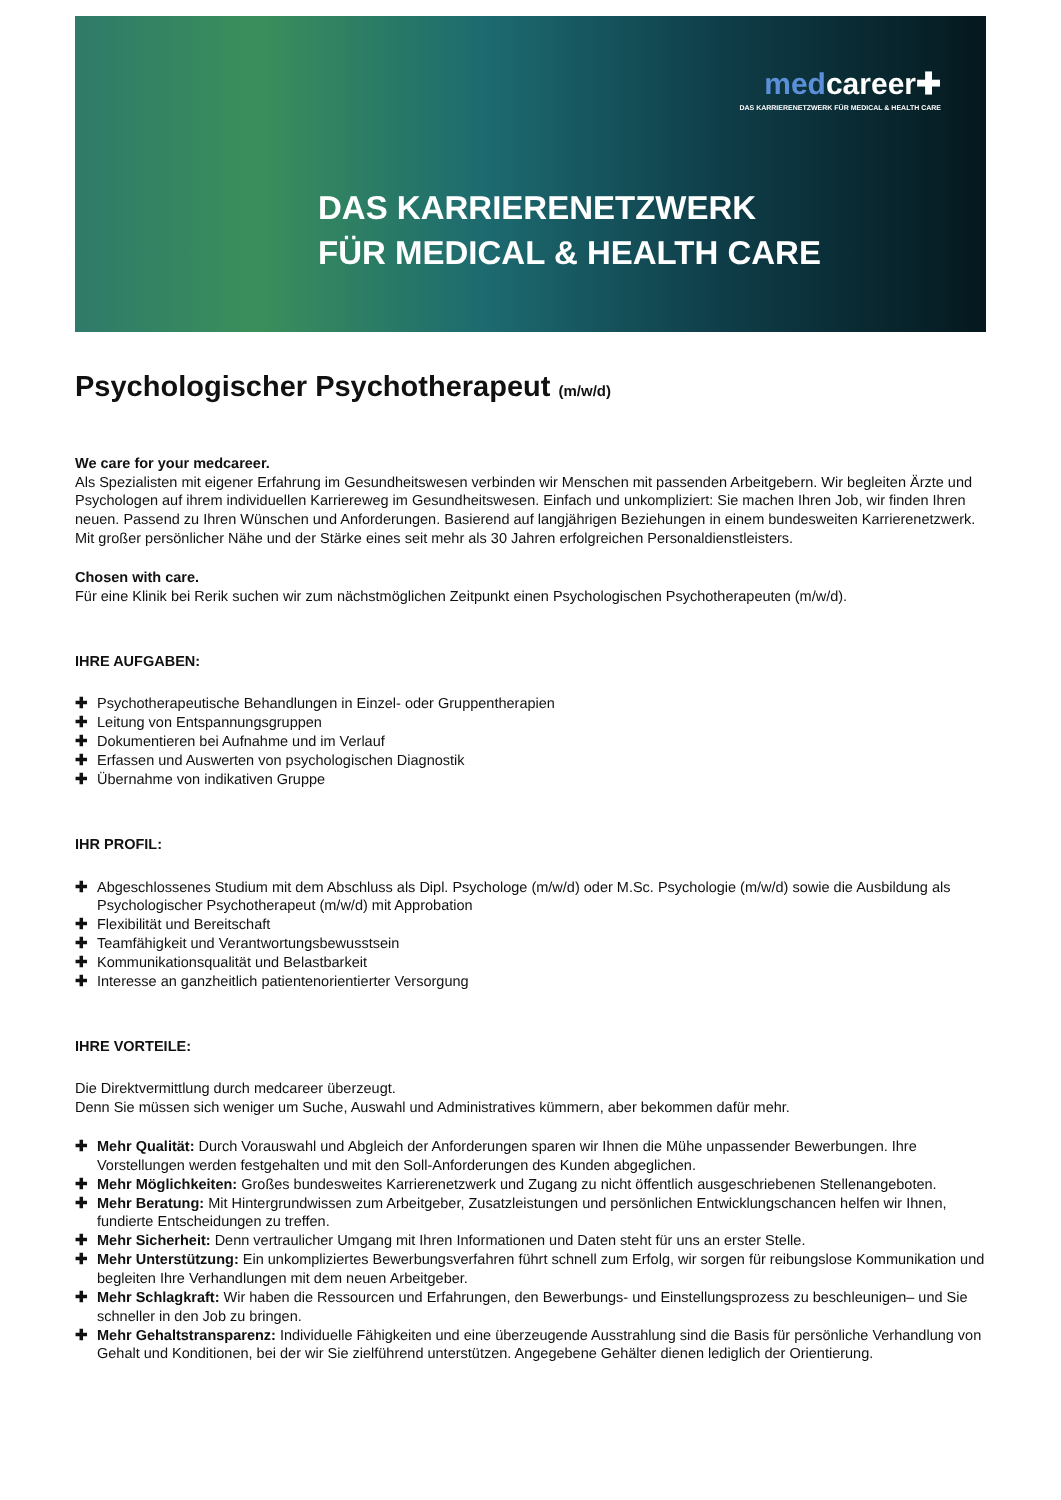medcareer✚
DAS KARRIERENETZWERK FÜR MEDICAL & HEALTH CARE
DAS KARRIERENETZWERK
FÜR MEDICAL & HEALTH CARE
Psychologischer Psychotherapeut (m/w/d)
We care for your medcareer.
Als Spezialisten mit eigener Erfahrung im Gesundheitswesen verbinden wir Menschen mit passenden Arbeitgebern. Wir begleiten Ärzte und Psychologen auf ihrem individuellen Karriereweg im Gesundheitswesen. Einfach und unkompliziert: Sie machen Ihren Job, wir finden Ihren neuen. Passend zu Ihren Wünschen und Anforderungen. Basierend auf langjährigen Beziehungen in einem bundesweiten Karrierenetzwerk. Mit großer persönlicher Nähe und der Stärke eines seit mehr als 30 Jahren erfolgreichen Personaldienstleisters.
Chosen with care.
Für eine Klinik bei Rerik suchen wir zum nächstmöglichen Zeitpunkt einen Psychologischen Psychotherapeuten (m/w/d).
IHRE AUFGABEN:
✚ Psychotherapeutische Behandlungen in Einzel- oder Gruppentherapien
✚ Leitung von Entspannungsgruppen
✚ Dokumentieren bei Aufnahme und im Verlauf
✚ Erfassen und Auswerten von psychologischen Diagnostik
✚ Übernahme von indikativen Gruppe
IHR PROFIL:
✚ Abgeschlossenes Studium mit dem Abschluss als Dipl. Psychologe (m/w/d) oder M.Sc. Psychologie (m/w/d) sowie die Ausbildung als Psychologischer Psychotherapeut (m/w/d) mit Approbation
✚ Flexibilität und Bereitschaft
✚ Teamfähigkeit und Verantwortungsbewusstsein
✚ Kommunikationsqualität und Belastbarkeit
✚ Interesse an ganzheitlich patientenorientierter Versorgung
IHRE VORTEILE:
Die Direktvermittlung durch medcareer überzeugt.
Denn Sie müssen sich weniger um Suche, Auswahl und Administratives kümmern, aber bekommen dafür mehr.
✚ Mehr Qualität: Durch Vorauswahl und Abgleich der Anforderungen sparen wir Ihnen die Mühe unpassender Bewerbungen. Ihre Vorstellungen werden festgehalten und mit den Soll-Anforderungen des Kunden abgeglichen.
✚ Mehr Möglichkeiten: Großes bundesweites Karrierenetzwerk und Zugang zu nicht öffentlich ausgeschriebenen Stellenangeboten.
✚ Mehr Beratung: Mit Hintergrundwissen zum Arbeitgeber, Zusatzleistungen und persönlichen Entwicklungschancen helfen wir Ihnen, fundierte Entscheidungen zu treffen.
✚ Mehr Sicherheit: Denn vertraulicher Umgang mit Ihren Informationen und Daten steht für uns an erster Stelle.
✚ Mehr Unterstützung: Ein unkompliziertes Bewerbungsverfahren führt schnell zum Erfolg, wir sorgen für reibungslose Kommunikation und begleiten Ihre Verhandlungen mit dem neuen Arbeitgeber.
✚ Mehr Schlagkraft: Wir haben die Ressourcen und Erfahrungen, den Bewerbungs- und Einstellungsprozess zu beschleunigen– und Sie schneller in den Job zu bringen.
✚ Mehr Gehaltstransparenz: Individuelle Fähigkeiten und eine überzeugende Ausstrahlung sind die Basis für persönliche Verhandlung von Gehalt und Konditionen, bei der wir Sie zielführend unterstützen. Angegebene Gehälter dienen lediglich der Orientierung.